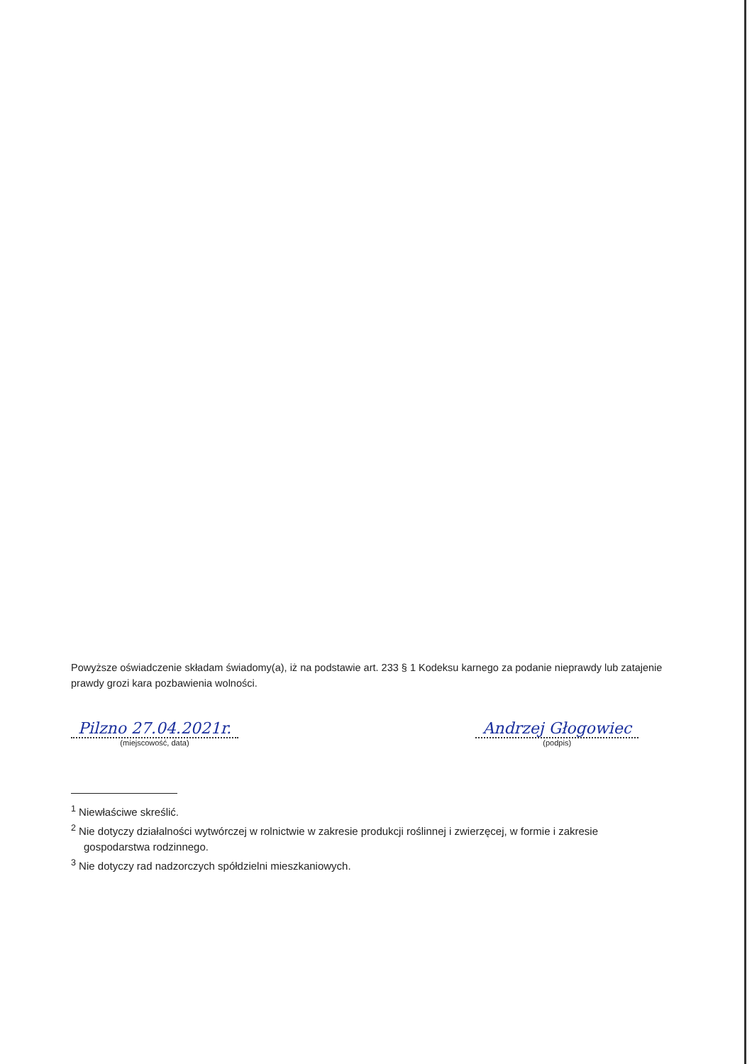Powyższe oświadczenie składam świadomy(a), iż na podstawie art. 233 § 1 Kodeksu karnego za podanie nieprawdy lub zatajenie prawdy grozi kara pozbawienia wolności.
Pilzno 27.04.2021r.
(miejscowość, data)
Andrzej Głogowiec
(podpis)
<sup>1</sup> Niewłaściwe skreślić.
<sup>2</sup> Nie dotyczy działalności wytwórczej w rolnictwie w zakresie produkcji roślinnej i zwierzęcej, w formie i zakresie gospodarstwa rodzinnego.
<sup>3</sup> Nie dotyczy rad nadzorczych spółdzielni mieszkaniowych.